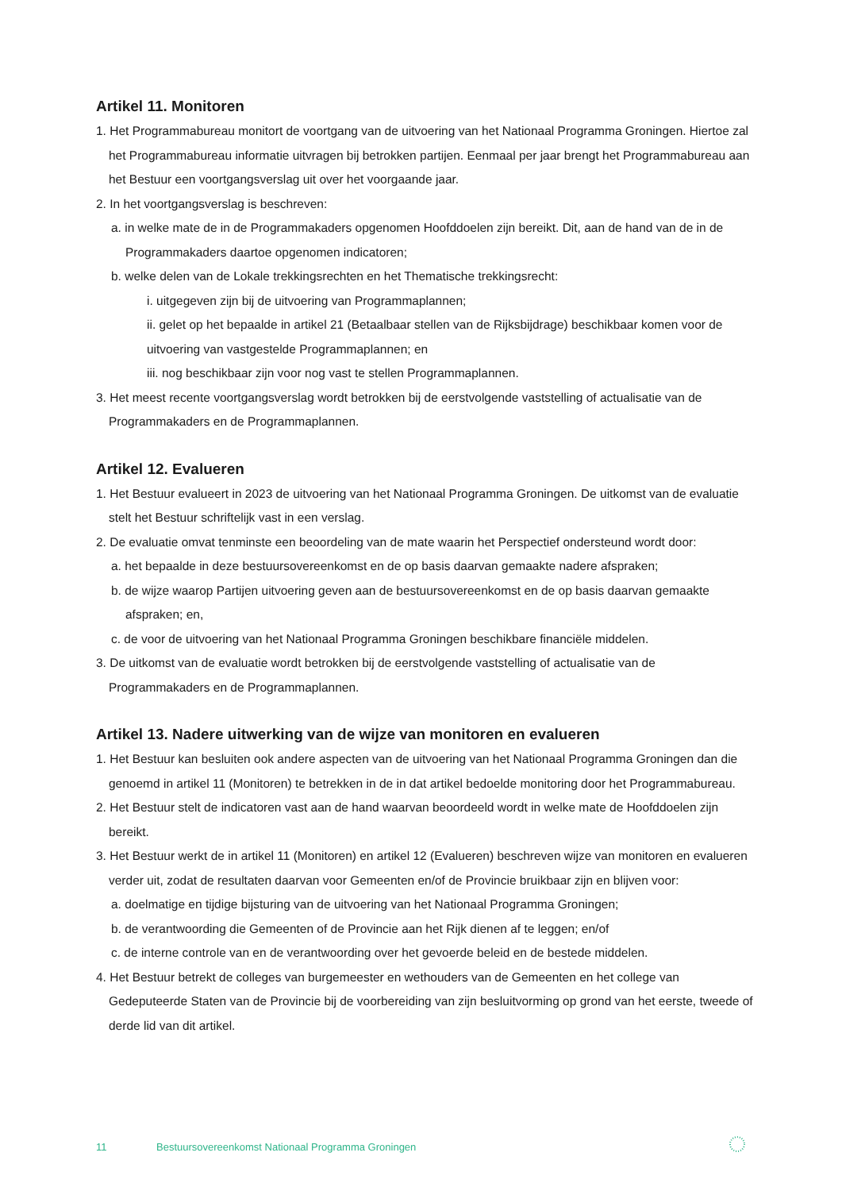Artikel 11. Monitoren
1. Het Programmabureau monitort de voortgang van de uitvoering van het Nationaal Programma Groningen. Hiertoe zal het Programmabureau informatie uitvragen bij betrokken partijen. Eenmaal per jaar brengt het Programmabureau aan het Bestuur een voortgangsverslag uit over het voorgaande jaar.
2. In het voortgangsverslag is beschreven:
a. in welke mate de in de Programmakaders opgenomen Hoofddoelen zijn bereikt. Dit, aan de hand van de in de Programmakaders daartoe opgenomen indicatoren;
b. welke delen van de Lokale trekkingsrechten en het Thematische trekkingsrecht:
i. uitgegeven zijn bij de uitvoering van Programmaplannen;
ii. gelet op het bepaalde in artikel 21 (Betaalbaar stellen van de Rijksbijdrage) beschikbaar komen voor de uitvoering van vastgestelde Programmaplannen; en
iii. nog beschikbaar zijn voor nog vast te stellen Programmaplannen.
3. Het meest recente voortgangsverslag wordt betrokken bij de eerstvolgende vaststelling of actualisatie van de Programmakaders en de Programmaplannen.
Artikel 12. Evalueren
1. Het Bestuur evalueert in 2023 de uitvoering van het Nationaal Programma Groningen. De uitkomst van de evaluatie stelt het Bestuur schriftelijk vast in een verslag.
2. De evaluatie omvat tenminste een beoordeling van de mate waarin het Perspectief ondersteund wordt door:
a. het bepaalde in deze bestuursovereenkomst en de op basis daarvan gemaakte nadere afspraken;
b. de wijze waarop Partijen uitvoering geven aan de bestuursovereenkomst en de op basis daarvan gemaakte afspraken; en,
c. de voor de uitvoering van het Nationaal Programma Groningen beschikbare financiële middelen.
3. De uitkomst van de evaluatie wordt betrokken bij de eerstvolgende vaststelling of actualisatie van de Programmakaders en de Programmaplannen.
Artikel 13. Nadere uitwerking van de wijze van monitoren en evalueren
1. Het Bestuur kan besluiten ook andere aspecten van de uitvoering van het Nationaal Programma Groningen dan die genoemd in artikel 11 (Monitoren) te betrekken in de in dat artikel bedoelde monitoring door het Programmabureau.
2. Het Bestuur stelt de indicatoren vast aan de hand waarvan beoordeeld wordt in welke mate de Hoofddoelen zijn bereikt.
3. Het Bestuur werkt de in artikel 11 (Monitoren) en artikel 12 (Evalueren) beschreven wijze van monitoren en evalueren verder uit, zodat de resultaten daarvan voor Gemeenten en/of de Provincie bruikbaar zijn en blijven voor:
a. doelmatige en tijdige bijsturing van de uitvoering van het Nationaal Programma Groningen;
b. de verantwoording die Gemeenten of de Provincie aan het Rijk dienen af te leggen; en/of
c. de interne controle van en de verantwoording over het gevoerde beleid en de bestede middelen.
4. Het Bestuur betrekt de colleges van burgemeester en wethouders van de Gemeenten en het college van Gedeputeerde Staten van de Provincie bij de voorbereiding van zijn besluitvorming op grond van het eerste, tweede of derde lid van dit artikel.
11 Bestuursovereenkomst Nationaal Programma Groningen